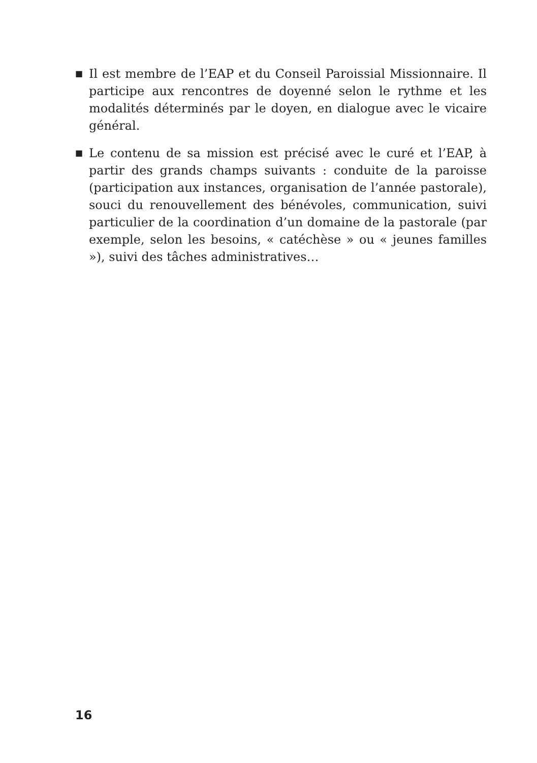■
Il est membre de l’EAP et du Conseil Paroissial Missionnaire. Il participe aux rencontres de doyenné selon le rythme et les modalités déterminés par le doyen, en dialogue avec le vicaire général.
■
Le contenu de sa mission est précisé avec le curé et l’EAP, à partir des grands champs suivants : conduite de la paroisse (participation aux instances, organisation de l’année pastorale), souci du renouvellement des bénévoles, communication, suivi particulier de la coordination d’un domaine de la pastorale (par exemple, selon les besoins, « catéchèse » ou « jeunes familles »), suivi des tâches administratives…
16